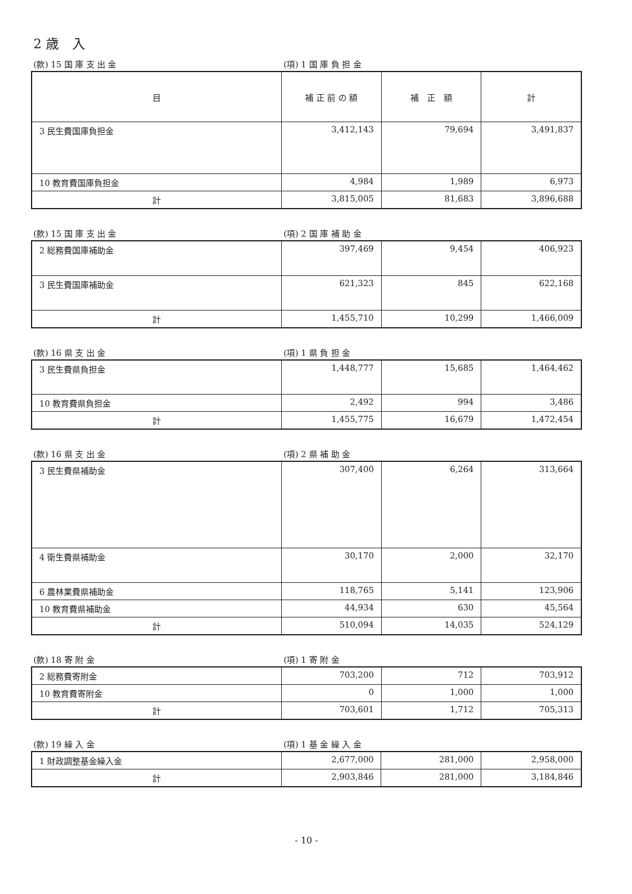2 歳　入
(款) 15 国 庫 支 出 金 (項) 1 国 庫 負 担 金
| 目 | 補 正 前 の 額 | 補 正 額 | 計 |
| --- | --- | --- | --- |
| 3 民生費国庫負担金 | 3,412,143 | 79,694 | 3,491,837 |
| 10 教育費国庫負担金 | 4,984 | 1,989 | 6,973 |
| 計 | 3,815,005 | 81,683 | 3,896,688 |
(款) 15 国 庫 支 出 金 (項) 2 国 庫 補 助 金
| 2 総務費国庫補助金 | 397,469 | 9,454 | 406,923 |
| 3 民生費国庫補助金 | 621,323 | 845 | 622,168 |
| 計 | 1,455,710 | 10,299 | 1,466,009 |
(款) 16 県 支 出 金 (項) 1 県 負 担 金
| 3 民生費県負担金 | 1,448,777 | 15,685 | 1,464,462 |
| 10 教育費県負担金 | 2,492 | 994 | 3,486 |
| 計 | 1,455,775 | 16,679 | 1,472,454 |
(款) 16 県 支 出 金 (項) 2 県 補 助 金
| 3 民生費県補助金 | 307,400 | 6,264 | 313,664 |
| 4 衛生費県補助金 | 30,170 | 2,000 | 32,170 |
| 6 農林業費県補助金 | 118,765 | 5,141 | 123,906 |
| 10 教育費県補助金 | 44,934 | 630 | 45,564 |
| 計 | 510,094 | 14,035 | 524,129 |
(款) 18 寄 附 金 (項) 1 寄 附 金
| 2 総務費寄附金 | 703,200 | 712 | 703,912 |
| 10 教育費寄附金 | 0 | 1,000 | 1,000 |
| 計 | 703,601 | 1,712 | 705,313 |
(款) 19 繰 入 金 (項) 1 基 金 繰 入 金
| 1 財政調整基金繰入金 | 2,677,000 | 281,000 | 2,958,000 |
| 計 | 2,903,846 | 281,000 | 3,184,846 |
- 10 -